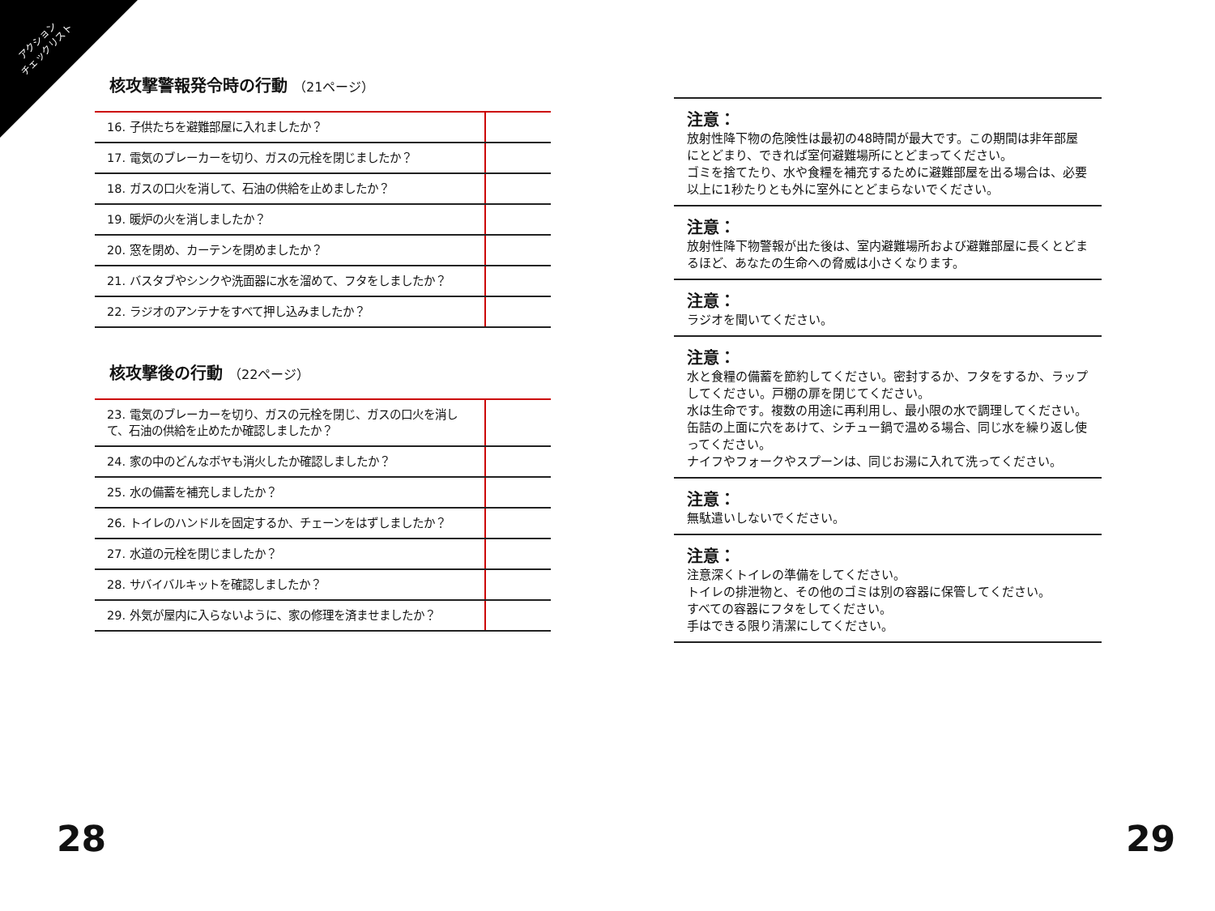アクション
チェックリスト
核攻撃警報発令時の行動 （21ページ）
| 16. 子供たちを避難部屋に入れましたか？ | |
| 17. 電気のブレーカーを切り、ガスの元栓を閉じましたか？ | |
| 18. ガスの口火を消して、石油の供給を止めましたか？ | |
| 19. 暖炉の火を消しましたか？ | |
| 20. 窓を閉め、カーテンを閉めましたか？ | |
| 21. バスタブやシンクや洗面器に水を溜めて、フタをしましたか？ | |
| 22. ラジオのアンテナをすべて押し込みましたか？ | |
核攻撃後の行動 （22ページ）
| 23. 電気のブレーカーを切り、ガスの元栓を閉じ、ガスの口火を消して、石油の供給を止めたか確認しましたか？ | |
| 24. 家の中のどんなボヤも消火したか確認しましたか？ | |
| 25. 水の備蓄を補充しましたか？ | |
| 26. トイレのハンドルを固定するか、チェーンをはずしましたか？ | |
| 27. 水道の元栓を閉じましたか？ | |
| 28. サバイバルキットを確認しましたか？ | |
| 29. 外気が屋内に入らないように、家の修理を済ませましたか？ | |
注意：
放射性降下物の危険性は最初の48時間が最大です。この期間は非年部屋にとどまり、できれば室何避難場所にとどまってください。
ゴミを捨てたり、水や食糧を補充するために避難部屋を出る場合は、必要以上に1秒たりとも外に室外にとどまらないでください。
注意：
放射性降下物警報が出た後は、室内避難場所および避難部屋に長くとどまるほど、あなたの生命への脅威は小さくなります。
注意：
ラジオを聞いてください。
注意：
水と食糧の備蓄を節約してください。密封するか、フタをするか、ラップしてください。戸棚の扉を閉じてください。
水は生命です。複数の用途に再利用し、最小限の水で調理してください。缶詰の上面に穴をあけて、シチュー鍋で温める場合、同じ水を繰り返し使ってください。
ナイフやフォークやスプーンは、同じお湯に入れて洗ってください。
注意：
無駄遣いしないでください。
注意：
注意深くトイレの準備をしてください。
トイレの排泄物と、その他のゴミは別の容器に保管してください。
すべての容器にフタをしてください。
手はできる限り清潔にしてください。
28 29